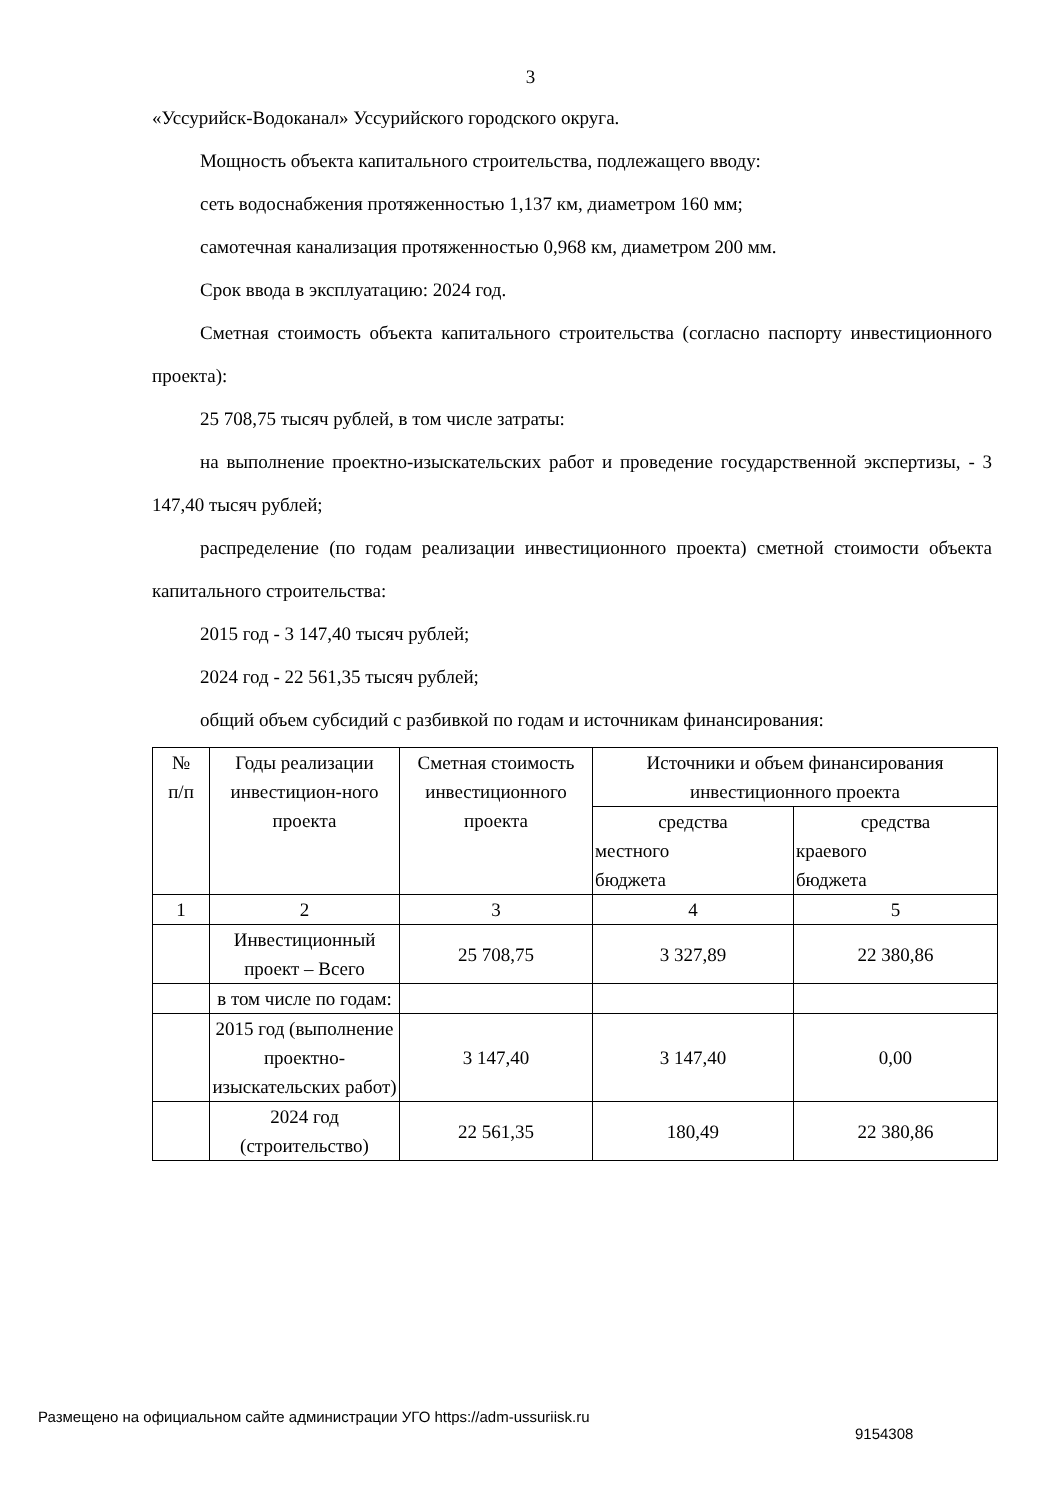3
«Уссурийск-Водоканал» Уссурийского городского округа.
Мощность объекта капитального строительства, подлежащего вводу:
сеть водоснабжения протяженностью 1,137 км, диаметром 160 мм;
самотечная канализация протяженностью 0,968 км, диаметром 200 мм.
Срок ввода в эксплуатацию: 2024 год.
Сметная стоимость объекта капитального строительства (согласно паспорту инвестиционного проекта):
25 708,75 тысяч рублей, в том числе затраты:
на выполнение проектно-изыскательских работ и проведение государственной экспертизы, - 3 147,40 тысяч рублей;
распределение (по годам реализации инвестиционного проекта) сметной стоимости объекта капитального строительства:
2015 год - 3 147,40 тысяч рублей;
2024 год - 22 561,35 тысяч рублей;
общий объем субсидий с разбивкой по годам и источникам финансирования:
| № п/п | Годы реализации инвестицион-ного проекта | Сметная стоимость инвестиционного проекта | Источники и объем финансирования инвестиционного проекта | |
| | | | средства местного бюджета | средства краевого бюджета |
| 1 | 2 | 3 | 4 | 5 |
| | Инвестиционный проект – Всего | 25 708,75 | 3 327,89 | 22 380,86 |
| | в том числе по годам: | | | |
| | 2015 год (выполнение проектно-изыскательских работ) | 3 147,40 | 3 147,40 | 0,00 |
| | 2024 год (строительство) | 22 561,35 | 180,49 | 22 380,86 |
Размещено на официальном сайте администрации УГО https://adm-ussuriisk.ru
9154308